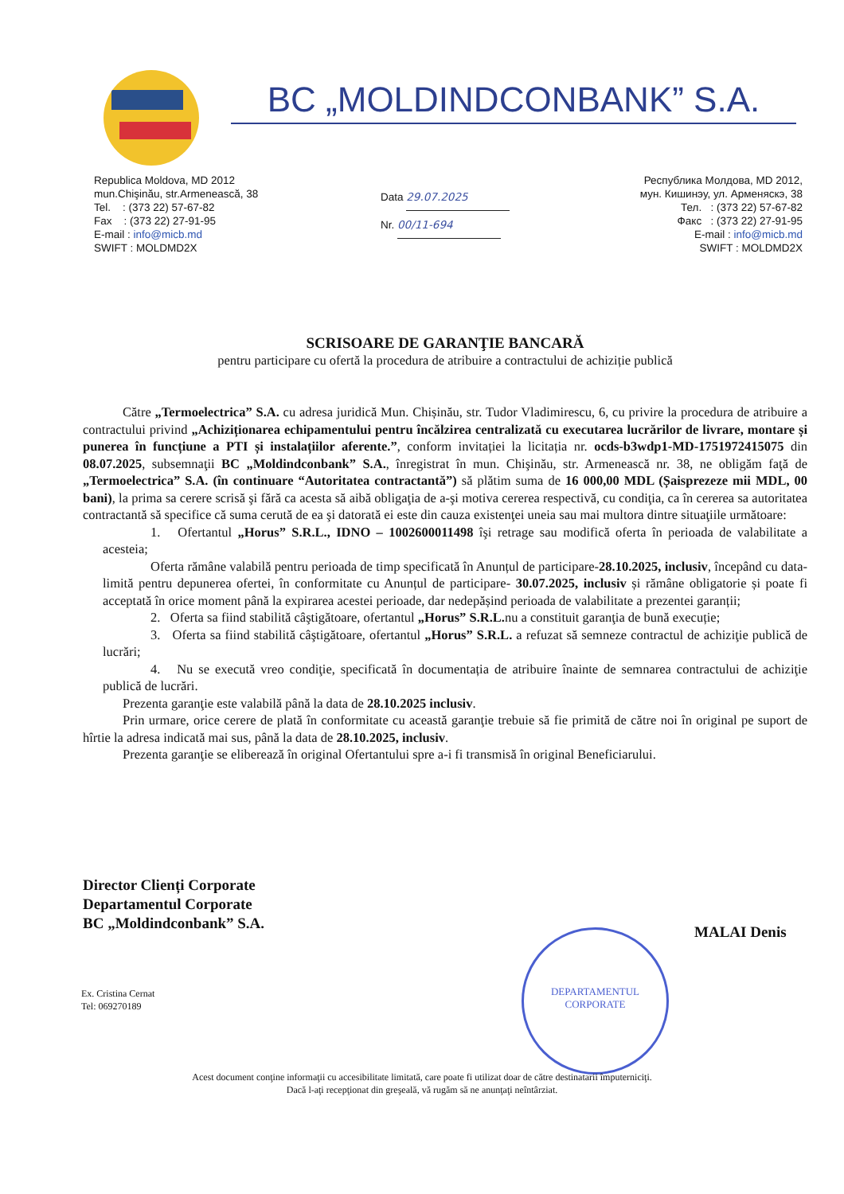BC „MOLDINDCONBANK” S.A.
Republica Moldova, MD 2012
mun.Chişinău, str.Armenească, 38
Tel. : (373 22) 57-67-82
Fax : (373 22) 27-91-95
E-mail : info@micb.md
SWIFT : MOLDMD2X
Data 29.07.2025
Nr. 00/11-694
Республика Молдова, MD 2012,
мун. Кишинэу, ул. Арменяскэ, 38
Тел. : (373 22) 57-67-82
Факс : (373 22) 27-91-95
E-mail : info@micb.md
SWIFT : MOLDMD2X
SCRISOARE DE GARANŢIE BANCARĂ
pentru participare cu ofertă la procedura de atribuire a contractului de achiziție publică
Către „Termoelectrica” S.A. cu adresa juridică Mun. Chișinău, str. Tudor Vladimirescu, 6, cu privire la procedura de atribuire a contractului privind „Achiziționarea echipamentului pentru încălzirea centralizată cu executarea lucrărilor de livrare, montare și punerea în funcțiune a PTI și instalațiilor aferente.”, conform invitației la licitația nr. ocds-b3wdp1-MD-1751972415075 din 08.07.2025, subsemnaţii BC „Moldindconbank” S.A., înregistrat în mun. Chişinău, str. Armenească nr. 38, ne obligăm faţă de „Termoelectrica” S.A. (în continuare “Autoritatea contractantă”) să plătim suma de 16 000,00 MDL (Șaisprezeze mii MDL, 00 bani), la prima sa cerere scrisă şi fără ca acesta să aibă obligaţia de a-şi motiva cererea respectivă, cu condiţia, ca în cererea sa autoritatea contractantă să specifice că suma cerută de ea şi datorată ei este din cauza existenţei uneia sau mai multora dintre situaţiile următoare:
1. Ofertantul „Horus” S.R.L., IDNO – 1002600011498 îşi retrage sau modifică oferta în perioada de valabilitate a acesteia;
Oferta rămâne valabilă pentru perioada de timp specificată în Anunțul de participare-28.10.2025, inclusiv, începând cu data-limită pentru depunerea ofertei, în conformitate cu Anunțul de participare- 30.07.2025, inclusiv și rămâne obligatorie și poate fi acceptată în orice moment până la expirarea acestei perioade, dar nedepășind perioada de valabilitate a prezentei garanții;
2. Oferta sa fiind stabilită câştigătoare, ofertantul „Horus” S.R.L. nu a constituit garanţia de bună execuție;
3. Oferta sa fiind stabilită câştigătoare, ofertantul „Horus” S.R.L. a refuzat să semneze contractul de achiziţie publică de lucrări;
4. Nu se execută vreo condiţie, specificată în documentația de atribuire înainte de semnarea contractului de achiziţie publică de lucrări.
Prezenta garanţie este valabilă până la data de 28.10.2025 inclusiv.
Prin urmare, orice cerere de plată în conformitate cu această garanţie trebuie să fie primită de către noi în original pe suport de hîrtie la adresa indicată mai sus, până la data de 28.10.2025, inclusiv.
Prezenta garanţie se eliberează în original Ofertantului spre a-i fi transmisă în original Beneficiarului.
Director Clienți Corporate
Departamentul Corporate
BC „Moldindconbank” S.A.
DEPARTAMENTUL
CORPORATE
MALAI Denis
Ex. Cristina Cernat
Tel: 069270189
Acest document conţine informaţii cu accesibilitate limitată, care poate fi utilizat doar de către destinatarii împuterniciţi.
Dacă l-aţi recepţionat din greşeală, vă rugăm să ne anunţaţi neîntârziat.